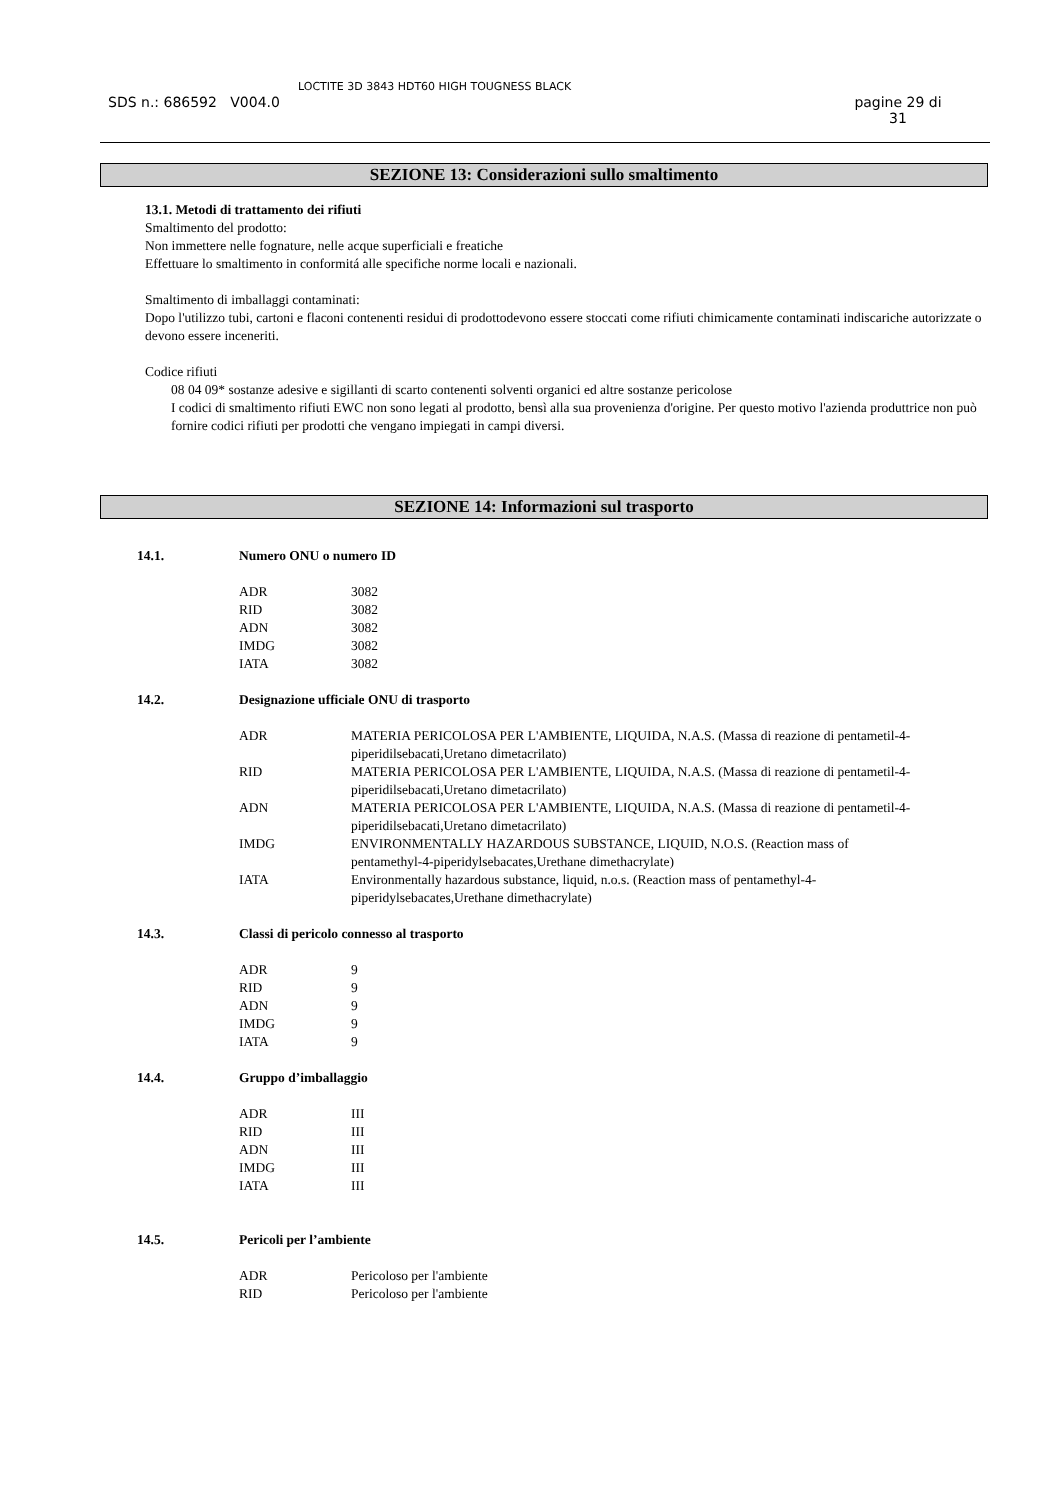SDS n.: 686592 V004.0
LOCTITE 3D 3843 HDT60 HIGH TOUGNESS BLACK
pagine 29 di
31
SEZIONE 13: Considerazioni sullo smaltimento
13.1. Metodi di trattamento dei rifiuti
Smaltimento del prodotto:
Non immettere nelle fognature, nelle acque superficiali e freatiche
Effettuare lo smaltimento in conformitá alle specifiche norme locali e nazionali.
Smaltimento di imballaggi contaminati:
Dopo l'utilizzo tubi, cartoni e flaconi contenenti residui di prodottodevono essere stoccati come rifiuti chimicamente contaminati indiscariche autorizzate o devono essere inceneriti.
Codice rifiuti
08 04 09* sostanze adesive e sigillanti di scarto contenenti solventi organici ed altre sostanze pericolose
I codici di smaltimento rifiuti EWC non sono legati al prodotto, bensì alla sua provenienza d'origine. Per questo motivo l'azienda produttrice non può fornire codici rifiuti per prodotti che vengano impiegati in campi diversi.
SEZIONE 14: Informazioni sul trasporto
| 14.1. | Numero ONU o numero ID | |
| | ADR | 3082 |
| | RID | 3082 |
| | ADN | 3082 |
| | IMDG | 3082 |
| | IATA | 3082 |
| 14.2. | Designazione ufficiale ONU di trasporto | |
| | ADR | MATERIA PERICOLOSA PER L'AMBIENTE, LIQUIDA, N.A.S. (Massa di reazione di pentametil-4-piperidilsebacati,Uretano dimetacrilato) |
| | RID | MATERIA PERICOLOSA PER L'AMBIENTE, LIQUIDA, N.A.S. (Massa di reazione di pentametil-4-piperidilsebacati,Uretano dimetacrilato) |
| | ADN | MATERIA PERICOLOSA PER L'AMBIENTE, LIQUIDA, N.A.S. (Massa di reazione di pentametil-4-piperidilsebacati,Uretano dimetacrilato) |
| | IMDG | ENVIRONMENTALLY HAZARDOUS SUBSTANCE, LIQUID, N.O.S. (Reaction mass of pentamethyl-4-piperidylsebacates,Urethane dimethacrylate) |
| | IATA | Environmentally hazardous substance, liquid, n.o.s. (Reaction mass of pentamethyl-4-piperidylsebacates,Urethane dimethacrylate) |
| 14.3. | Classi di pericolo connesso al trasporto | |
| | ADR | 9 |
| | RID | 9 |
| | ADN | 9 |
| | IMDG | 9 |
| | IATA | 9 |
| 14.4. | Gruppo d’imballaggio | |
| | ADR | III |
| | RID | III |
| | ADN | III |
| | IMDG | III |
| | IATA | III |
| 14.5. | Pericoli per l’ambiente | |
| | ADR | Pericoloso per l'ambiente |
| | RID | Pericoloso per l'ambiente |